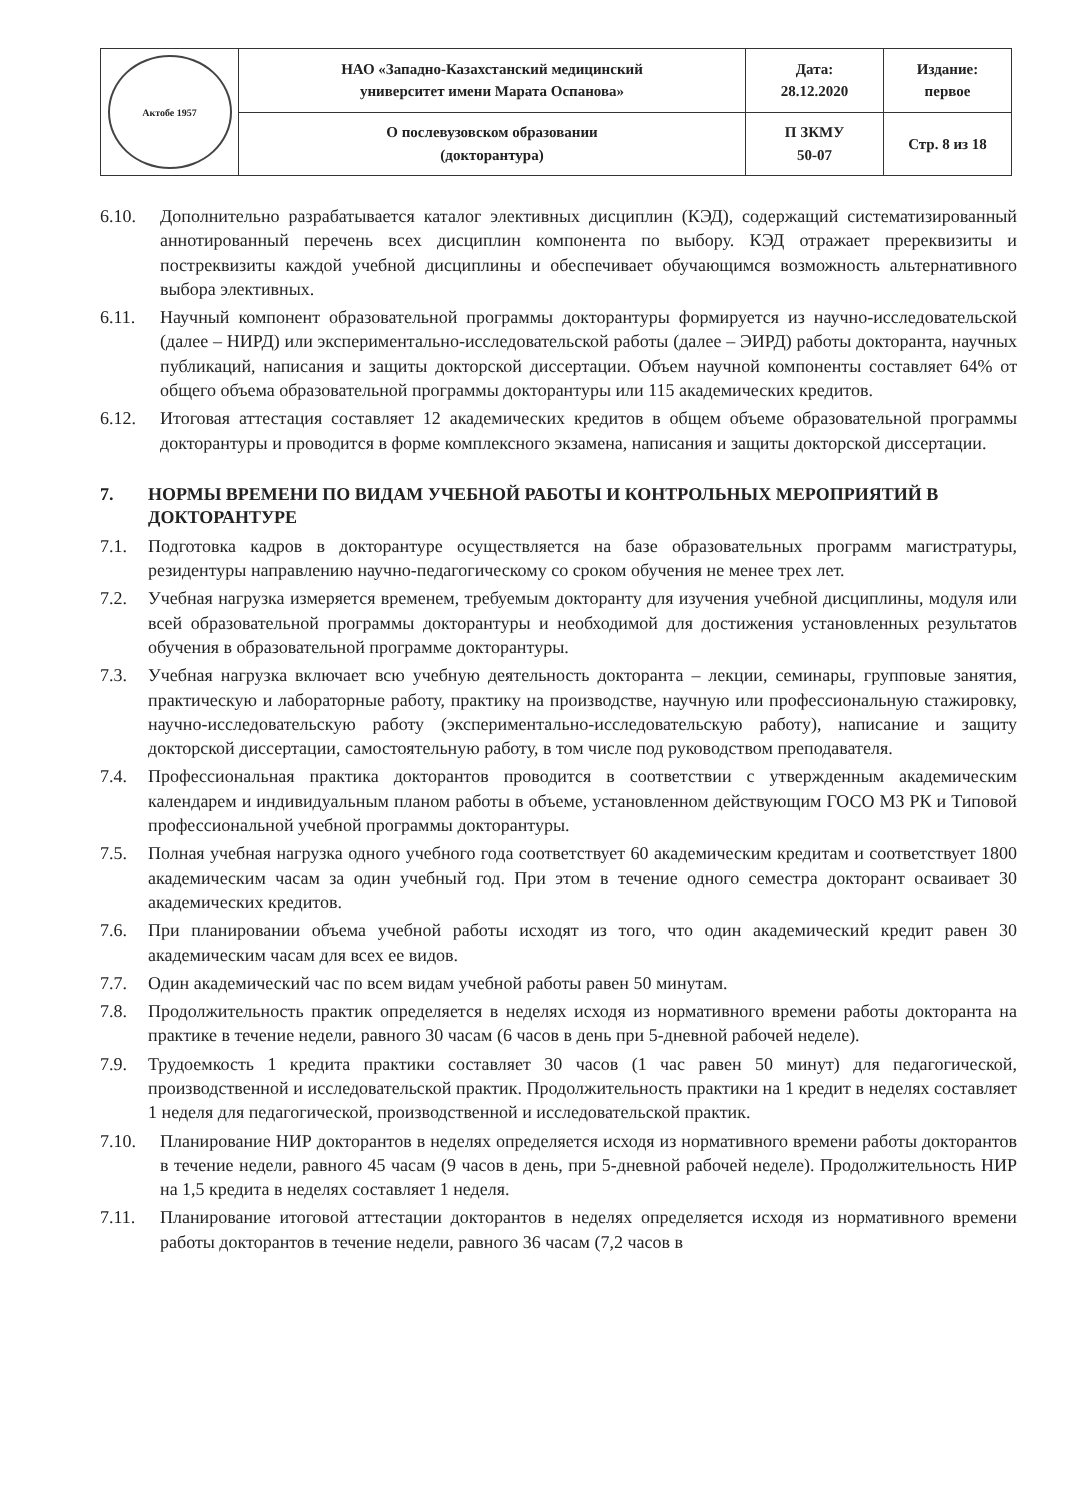| Актобе 1957 | НАО «Западно-Казахстанский медицинский университет имени Марата Оспанова» | Дата: 28.12.2020 | Издание: первое |
| | О послевузовском образовании (докторантура) | П ЗКМУ 50-07 | Стр. 8 из 18 |
6.10. Дополнительно разрабатывается каталог элективных дисциплин (КЭД), содержащий систематизированный аннотированный перечень всех дисциплин компонента по выбору. КЭД отражает пререквизиты и постреквизиты каждой учебной дисциплины и обеспечивает обучающимся возможность альтернативного выбора элективных.
6.11. Научный компонент образовательной программы докторантуры формируется из научно-исследовательской (далее – НИРД) или экспериментально-исследовательской работы (далее – ЭИРД) работы докторанта, научных публикаций, написания и защиты докторской диссертации. Объем научной компоненты составляет 64% от общего объема образовательной программы докторантуры или 115 академических кредитов.
6.12. Итоговая аттестация составляет 12 академических кредитов в общем объеме образовательной программы докторантуры и проводится в форме комплексного экзамена, написания и защиты докторской диссертации.
7. НОРМЫ ВРЕМЕНИ ПО ВИДАМ УЧЕБНОЙ РАБОТЫ И КОНТРОЛЬНЫХ МЕРОПРИЯТИЙ В ДОКТОРАНТУРЕ
7.1. Подготовка кадров в докторантуре осуществляется на базе образовательных программ магистратуры, резидентуры направлению научно-педагогическому со сроком обучения не менее трех лет.
7.2. Учебная нагрузка измеряется временем, требуемым докторанту для изучения учебной дисциплины, модуля или всей образовательной программы докторантуры и необходимой для достижения установленных результатов обучения в образовательной программе докторантуры.
7.3. Учебная нагрузка включает всю учебную деятельность докторанта – лекции, семинары, групповые занятия, практическую и лабораторные работу, практику на производстве, научную или профессиональную стажировку, научно-исследовательскую работу (экспериментально-исследовательскую работу), написание и защиту докторской диссертации, самостоятельную работу, в том числе под руководством преподавателя.
7.4. Профессиональная практика докторантов проводится в соответствии с утвержденным академическим календарем и индивидуальным планом работы в объеме, установленном действующим ГОСО МЗ РК и Типовой профессиональной учебной программы докторантуры.
7.5. Полная учебная нагрузка одного учебного года соответствует 60 академическим кредитам и соответствует 1800 академическим часам за один учебный год. При этом в течение одного семестра докторант осваивает 30 академических кредитов.
7.6. При планировании объема учебной работы исходят из того, что один академический кредит равен 30 академическим часам для всех ее видов.
7.7. Один академический час по всем видам учебной работы равен 50 минутам.
7.8. Продолжительность практик определяется в неделях исходя из нормативного времени работы докторанта на практике в течение недели, равного 30 часам (6 часов в день при 5-дневной рабочей неделе).
7.9. Трудоемкость 1 кредита практики составляет 30 часов (1 час равен 50 минут) для педагогической, производственной и исследовательской практик. Продолжительность практики на 1 кредит в неделях составляет 1 неделя для педагогической, производственной и исследовательской практик.
7.10. Планирование НИР докторантов в неделях определяется исходя из нормативного времени работы докторантов в течение недели, равного 45 часам (9 часов в день, при 5-дневной рабочей неделе). Продолжительность НИР на 1,5 кредита в неделях составляет 1 неделя.
7.11. Планирование итоговой аттестации докторантов в неделях определяется исходя из нормативного времени работы докторантов в течение недели, равного 36 часам (7,2 часов в